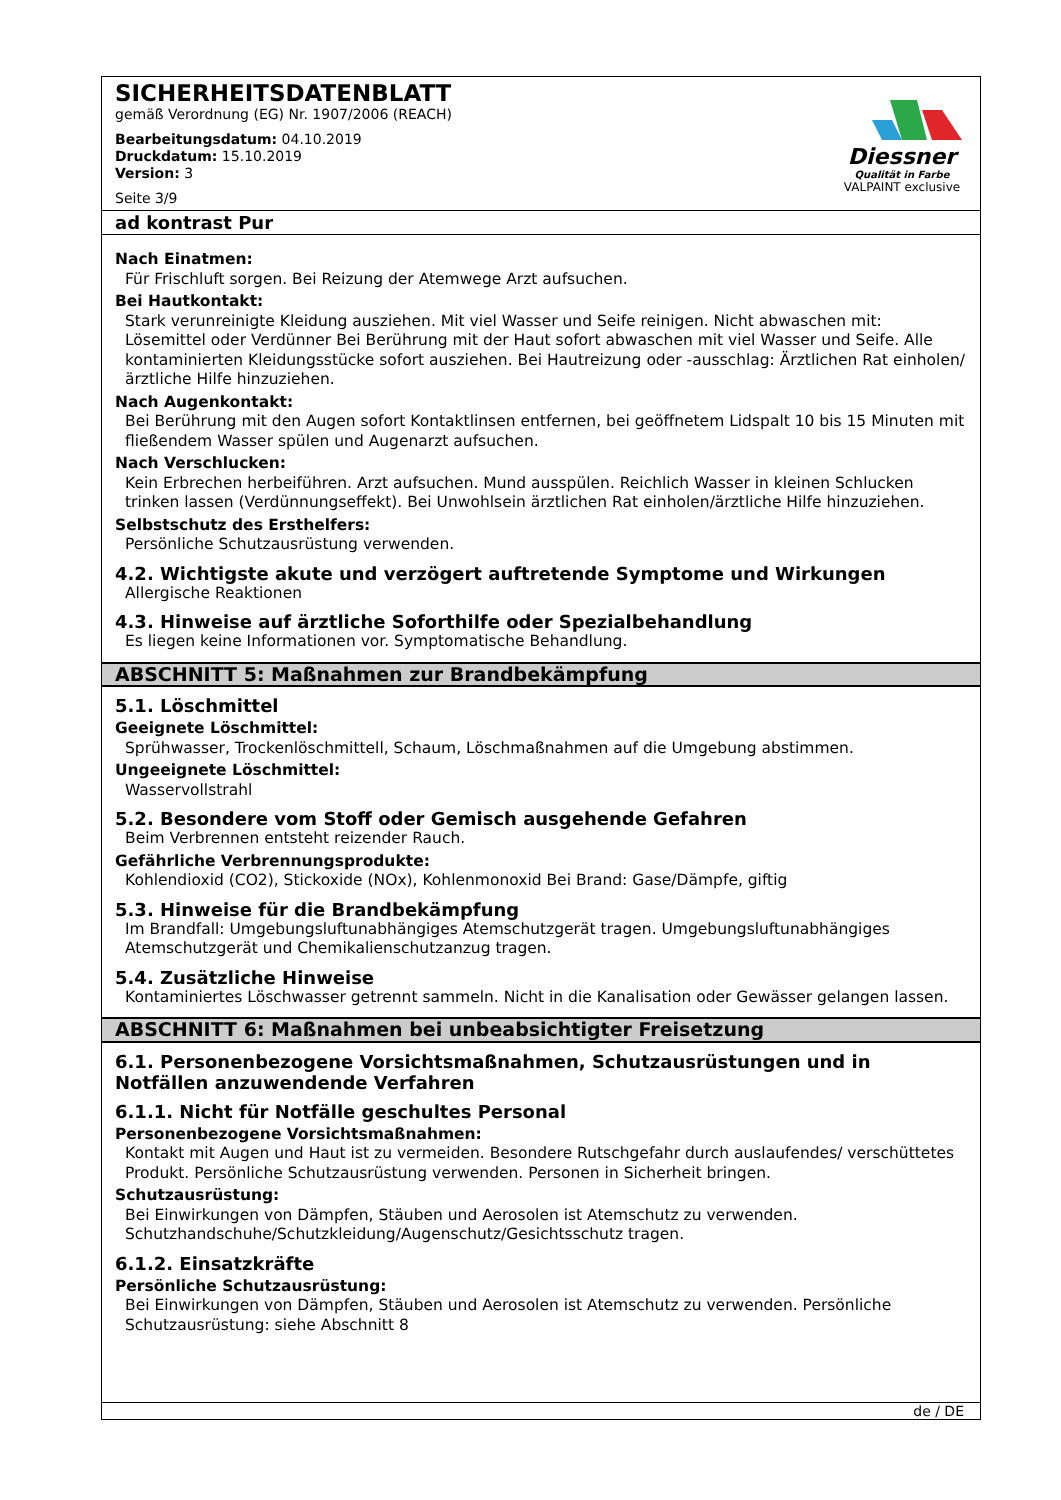SICHERHEITSDATENBLATT
gemäß Verordnung (EG) Nr. 1907/2006 (REACH)
Bearbeitungsdatum: 04.10.2019
Druckdatum: 15.10.2019
Version: 3
Seite 3/9
Diessner
Qualität in Farbe
VALPAINT exclusive
ad kontrast Pur
Nach Einatmen:
Für Frischluft sorgen. Bei Reizung der Atemwege Arzt aufsuchen.
Bei Hautkontakt:
Stark verunreinigte Kleidung ausziehen. Mit viel Wasser und Seife reinigen. Nicht abwaschen mit: Lösemittel oder Verdünner Bei Berührung mit der Haut sofort abwaschen mit viel Wasser und Seife. Alle kontaminierten Kleidungsstücke sofort ausziehen. Bei Hautreizung oder -ausschlag: Ärztlichen Rat einholen/ärztliche Hilfe hinzuziehen.
Nach Augenkontakt:
Bei Berührung mit den Augen sofort Kontaktlinsen entfernen, bei geöffnetem Lidspalt 10 bis 15 Minuten mit fließendem Wasser spülen und Augenarzt aufsuchen.
Nach Verschlucken:
Kein Erbrechen herbeiführen. Arzt aufsuchen. Mund ausspülen. Reichlich Wasser in kleinen Schlucken trinken lassen (Verdünnungseffekt). Bei Unwohlsein ärztlichen Rat einholen/ärztliche Hilfe hinzuziehen.
Selbstschutz des Ersthelfers:
Persönliche Schutzausrüstung verwenden.
4.2. Wichtigste akute und verzögert auftretende Symptome und Wirkungen
Allergische Reaktionen
4.3. Hinweise auf ärztliche Soforthilfe oder Spezialbehandlung
Es liegen keine Informationen vor. Symptomatische Behandlung.
ABSCHNITT 5: Maßnahmen zur Brandbekämpfung
5.1. Löschmittel
Geeignete Löschmittel:
Sprühwasser, Trockenlöschmittell, Schaum, Löschmaßnahmen auf die Umgebung abstimmen.
Ungeeignete Löschmittel:
Wasservollstrahl
5.2. Besondere vom Stoff oder Gemisch ausgehende Gefahren
Beim Verbrennen entsteht reizender Rauch.
Gefährliche Verbrennungsprodukte:
Kohlendioxid (CO2), Stickoxide (NOx), Kohlenmonoxid Bei Brand: Gase/Dämpfe, giftig
5.3. Hinweise für die Brandbekämpfung
Im Brandfall: Umgebungsluftunabhängiges Atemschutzgerät tragen. Umgebungsluftunabhängiges Atemschutzgerät und Chemikalienschutzanzug tragen.
5.4. Zusätzliche Hinweise
Kontaminiertes Löschwasser getrennt sammeln. Nicht in die Kanalisation oder Gewässer gelangen lassen.
ABSCHNITT 6: Maßnahmen bei unbeabsichtigter Freisetzung
6.1. Personenbezogene Vorsichtsmaßnahmen, Schutzausrüstungen und in Notfällen anzuwendende Verfahren
6.1.1. Nicht für Notfälle geschultes Personal
Personenbezogene Vorsichtsmaßnahmen:
Kontakt mit Augen und Haut ist zu vermeiden. Besondere Rutschgefahr durch auslaufendes/ verschüttetes Produkt. Persönliche Schutzausrüstung verwenden. Personen in Sicherheit bringen.
Schutzausrüstung:
Bei Einwirkungen von Dämpfen, Stäuben und Aerosolen ist Atemschutz zu verwenden. Schutzhandschuhe/Schutzkleidung/Augenschutz/Gesichtsschutz tragen.
6.1.2. Einsatzkräfte
Persönliche Schutzausrüstung:
Bei Einwirkungen von Dämpfen, Stäuben und Aerosolen ist Atemschutz zu verwenden. Persönliche Schutzausrüstung: siehe Abschnitt 8
de / DE